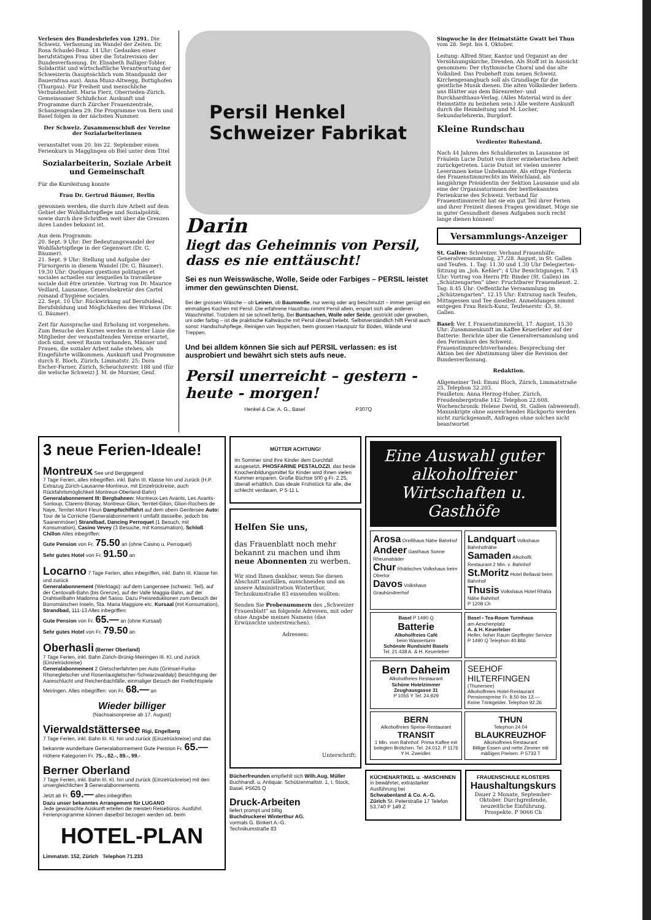Verlesen des Bundesbriefes von 1291. Die Schweiz. Verfassung im Wandel der Zeiten. Dr. Rosa Schudel-Benz. 14 Uhr: Gedanken einer berufstätigen Frau über die Totalrevision der Bundesverfassung. Dr. Elisabeth Balliger-Tobler. Solidarität und wirtschaftliche Verantwortung der Schweizerin (hauptsächlich vom Standpunkt der Bauernfrau aus). Anna Munz-Altwegg, Bottighofen (Thurgau). Für Freiheit und menschliche Verbundenheit. Maria Fierz, Oberrieden-Zürich. Gemeinsamer Schlußchor. Auskunft und Programme durch Zürcher Frauenzentrale, Schanzengraben 29. Die Programme von Bern und Basel folgen in der nächsten Nummer.
Der Schweiz. Zusammenschluß der Vereine der Sozialarbeiterinnen
veranstaltet vom 20. bis 22. September einen Ferienkurs in Magglingen ob Biel unter dem Titel
Sozialarbeiterin, Soziale Arbeit und Gemeinschaft
Für die Kursleitung konnte
Frau Dr. Gertrud Bäumer, Berlin
gewonnen werden, die durch ihre Arbeit auf dem Gebiet der Wohlfahrtspflege und Sozialpolitik, sowie durch ihre Schriften weit über die Grenzen ihres Landes bekannt ist.
Aus dem Programm:
20. Sept. 9 Uhr: Der Bedeutungswandel der Wohlfahrtspflege in der Gegenwart (Dr. G. Bäumer).
21. Sept. 9 Uhr: Stellung und Aufgabe der Fürsorgerin in diesem Wandel (Dr. G. Bäumer).
19.30 Uhr: Quelques questions politiques et sociales actuelles sur lesquelles la travailleuse sociale doit être orientée. Vortrag von Dr. Maurice Veillard, Lausanne, Generalsekretär des Cartel romand d'hygiène sociales.
22. Sept. 10 Uhr: Rückwirkung auf Berufsideal, Berufsbildung und Möglichkeiten des Wirkens (Dr. G. Bäumer).
Zeit für Aussprache und Erholung ist vorgesehen. Zum Besuche des Kurses werden in erster Linie die Mitglieder der veranstaltenden Vereine erwartet, doch sind, soweit Raum vorhanden, Männer und Frauen, die sozialer Arbeit nahe stehen, als Eingeführte willkommen. Auskunft und Programme durch E. Bloch, Zürich, Limmatstr. 25; Dora Escher-Farner, Zürich, Scheuchzerstr. 188 und (für die welsche Schweiz) J. M. de Morsier, Genf.
Persil Henkel
Schweizer Fabrikat
Darin
liegt das Geheimnis von Persil, dass es nie enttäuscht!
Sei es nun Weisswäsche, Wolle, Seide oder Farbiges – PERSIL leistet immer den gewünschten Dienst.
Bei der grossen Wäsche – ob Leinen, ob Baumwolle, nur wenig oder arg beschmutzt – immer genügt ein einmaliges Kochen mit Persil. Die erfahrene Hausfrau nimmt Persil allein, erspart sich alle anderen Waschmittel. Trotzdem ist sie schnell fertig. Bei Buntsachen, Wolle oder Seide, gestrickt oder gewoben, uni oder farbig – ist die praktische Kaltwäsche mit Persil überall beliebt. Selbstverständlich hilft Persil auch sonst: Handschuhpflege, Reinigen von Teppichen, beim grossen Hausputz für Böden, Wände und Treppen.
Und bei alldem können Sie sich auf PERSIL verlassen: es ist ausprobiert und bewährt sich stets aufs neue.
Persil unerreicht – gestern - heute - morgen!
Henkel & Cie. A. G., Basel P307Q
Singwoche in der Heimatstätte Gwatt bei Thun vom 28. Sept. bis 4. Oktober.
Leitung: Alfred Stier, Kantor und Organist an der Versöhnungskirche, Dresden. Als Stoff ist in Aussicht genommen: Der rhythmische Choral und das alte Volkslied. Das Probeheft zum neuen Schweiz. Kirchengesangbuch soll als Grundlage für die geistliche Musik dienen. Die alten Volkslieder liefern uns Blätter aus dem Bärenreiter- und Burckhardthaus-Verlag. (Alles Material wird in der Heimstätte zu beziehen sein.) Alle weitere Auskunft durch die Heimleitung und M. Locher, Sekundarlehrerin, Burgdorf.
Kleine Rundschau
Verdienter Ruhestand.
Nach 44 Jahren des Schuldienstes in Lausanne ist Fräulein Lucie Dutoit von ihrer erzieherischen Arbeit zurückgetreten. Lucie Dutoit ist vielen unserer Leserinnen keine Unbekannte. Als eifrige Förderin des Frauenstimmrechts im Welschland, als langjährige Präsidentin der Sektion Lausanne und als eine der Organisatorinnen der bestbekannten Ferienkurse des Schweiz. Verband für Frauenstimmrecht hat sie ein gut Teil ihrer Ferien und ihrer Freizeit diesen Fragen gewidmet. Möge sie in guter Gesundheit diesen Aufgaben noch recht lange dienen können!
Versammlungs-Anzeiger
St. Gallen: Schweizer. Verband Frauenhilfe: Generalversammlung, 27./28. August, in St. Gallen und Teufen. 1. Tag: 11.30 und 1.30 Uhr Delegierten-Sitzung im „Joh. Keßler"; 4 Uhr Besichtigungen. 7.45 Uhr: Vortrag von Herrn Pfr. Binder (St. Gallen) im „Schützengarten" über: Fruchtbarer Frauendienst. 2. Tag: 8.45 Uhr: Oeffentliche Versammlung im „Schützengarten". 12.15 Uhr: Extrazug nach Teufen, Mittagessen und Tee daselbst. Anmeldungen nimmt entgegen Frau Reich-Kunz, Teufenerstr. 43, St. Gallen.
Basel: Ver. f. Frauenstimmrecht, 17. August, 15.30 Uhr: Zusammenkunft im Kaffee Keuerleber auf der Batterie: Berichte über die Generalversammlung und den Ferienkurs des Schweiz. Frauenstimmrechtsverbandes; Besprechung der Aktion bei der Abstimmung über die Revision der Bundesverfassung.
Redaktion.
Allgemeiner Teil: Emmi Bloch, Zürich, Limmatstraße 25, Telephon 32.203.
Feuilleton: Anna Herzog-Huber, Zürich, Freudenbergstraße 142. Telephon 22.608.
Wochenchronik: Helene David, St. Gallen (abwesend).
Manuskripte ohne ausreichendes Rückporto werden nicht zurückgesandt, Anfragen ohne solches nicht beantwortet
3 neue Ferien-Ideale!
Montreux See und Berggegend
7 Tage Ferien, alles inbegriffen. inkl. Bahn III. Klasse hin und zurück (H.P. Extrazug Zürich-Lausanne-Montreux, mit Einzelrückreise, auch Rückfahrtsmöglichkeit Montreux-Oberland-Bahn)
Generalabonnement III: Bergbahnen: Montreux-Les Avants, Les Avants-Sonloup, Clarens-Blonay, Montreux-Glion, Territet-Glion, Glion-Rochers de Naye, Territet-Mont Fleuri Dampfschiffahrt auf dem obern Genfersee Auto: Tour de la Corniche (Generalabonnement I umfaßt dasselbe, jedoch bis Saanenmöser) Strandbad, Dancing Perroquet (1 Besuch, mit Konsumation), Casino Vevey (3 Besuche, mit Konsumation), Schloß Chillon Alles inbegriffen:
Gute Pension von Fr. 75.50 an (ohne Casino u. Perroquet)
Sehr gutes Hotel von Fr. 91.50 an
Locarno 7 Tage Ferien, alles inbegriffen, inkl. Bahn III. Klasse hin und zurück
Generalabonnement (Werktags): auf dem Langensee (schweiz. Teil), auf der Centovalli-Bahn (bis Grenze), auf der Valle Maggia-Bahn, auf der Drahtseilbahn Madonna del Sasso. Dazu Preisreduktionen zum Besuch der Borromäischen Inseln, Sta. Maria Maggiore etc. Kursaal (mit Konsumation), Strandbad, 111-13 Alles inbegriffen:
Gute Pension von Fr. 65.— an (ohne Kursaal)
Sehr gutes Hotel von Fr. 79.50 an
Oberhasli (Berner Oberland)
7 Tage Ferien, inkl. Bahn Zürich-Brünig-Meiringen III. Kl. und zurück (Einzelrückreise)
Generalabonnement 2 Gletscherfahrten per Auto (Grimsel-Furka-Rhonegletscher und Rosenlauigletscher-Schwarzwaldalp) Besichtigung der Aareschlucht und Reichenbachfälle, einmaliger Besuch der Freilichtspiele Meiringen. Alles inbegriffen: von Fr. 68.— an
Wieder billiger
(Nachsaisonpreise ab 17. August)
Vierwaldstättersee Rigi, Engelberg
7 Tage Ferien, inkl. Bahn III. Kl. hin und zurück (Einzelrückreise) und das bekannte wunderbare Generalabonnement Gute Pension Fr. 65.—
Höhere Kategorien Fr. 75.-, 82.-, 89.-, 99.-
Berner Oberland
7 Tage Ferien, inkl. Bahn III. Kl. hin und zurück (Einzelrückreise) mit den unvergleichlichen 3 Generalabonnements
Jetzt ab Fr. 69.— alles inbegriffen
Dazu unser bekanntes Arrangement für LUGANO
Jede gewünschte Auskunft erteilen die meisten Reisebüros. Ausführl. Ferienprogramme können daselbst bezogen werden od. beim
HOTEL-PLAN
Limmatstr. 152, Zürich Telephon 71.233
MÜTTER ACHTUNG!
Im Sommer sind Ihre Kinder dem Durchfall ausgesetzt. PHOSFARINE PESTALOZZI, das beste Knochenbildungsmittel für Kinder wird Ihnen vielen Kummer ersparen. Große Büchse 500 g Fr. 2.25, überall erhältlich. Das ideale Frühstück für alle, die schlecht verdauen. P 5-11 L
Helfen Sie uns,
das Frauenblatt noch mehr bekannt zu machen und ihm neue Abonnenten zu werben.
Wir sind Ihnen dankbar, wenn Sie diesen Abschnitt ausfüllen, ausschneiden und an unsere Administration Winterthur, Technikumstraße 83 einsenden wollten:
Senden Sie Probenummern des „Schweizer Frauenblatt" an folgende Adressen, mit oder ohne Angabe meines Namens (das Erwünschte unterstreichen).
Adressen:
Unterschrift:
Bücherfreunden empfiehlt sich Wilh.Aug. Müller Buchhandl. u. Antiquar. Schützenmattstr. 1, I. Stock, Basel. P5625 Q
Druck-Arbeiten
liefert prompt und billig
Buchdruckerei Winterthur AG.
vormals G. Binkert A.-G.
Technikumstraße 83
Eine Auswahl guter alkoholfreier Wirtschaften u. Gasthöfe
Arosa Orellihaus Nähe Bahnhof
Andeer Gasthaus Sonne Rheumabäder
Chur Rhätisches Volkshaus beim Obertor
Davos Volkshaus Graubündnerhof
Landquart Volkshaus Bahnhofnähe
Samaden Alkoholfr. Restaurant 2 Min. v. Bahnhof
St.Moritz Hotel Bellaval beim Bahnhof
Thusis Volkshaus Hotel Rhätia Nähe Bahnhof
P 1208 Ch
Basel P 1490 Q
Batterie
Alkoholfreies Café
beim Wasserturm
Schönste Rundsicht Basels
Tel. 21.438 A. & H. Keuerleber
Basel › Tea-Room Turmhaus
am Aeschenplatz
A. & H. Keuerleber
Heller, hoher Raum Gepflegter Service
P 1490 Q Telephon 40.866
Bern Daheim
Alkoholfreies Restaurant
Schöne Hotelzimmer Zeughausgasse 31
P 1055 Y Tel. 24.929
SEEHOF HILTERFINGEN
(Thunersee)
Alkoholfreies Hotel-Restaurant Pensionspreise Fr. 8.50 bis 12.— Keine Trinkgelder. Telephon 92.26
BERN
Alkoholfreies Speise-Restaurant
TRANSIT
1 Min. vom Bahnhof. Prima Kaffee mit belegten Brötchen. Tel. 24.012. P 1176 Y H. Zweidler.
THUN
Telephon 24.04
BLAUKREUZHOF
Alkoholfreies Restaurant
Billige Essen und nette Zimmer mit mäßigen Preisen. P 5733 T
KÜCHENARTIKEL u. -MASCHINEN
in bewährter, extrastarker Ausführung bei
Schwabenland & Co. A.-G.
Zürich St. Peterstraße 17 Telefon 53.740 P 149 Z
FRAUENSCHULE KLOSTERS
Haushaltungskurs
Dauer 2 Monate, September-Oktober. Durchgreifende, neuzeitliche Einführung. Prospekte. P 9066 Ch